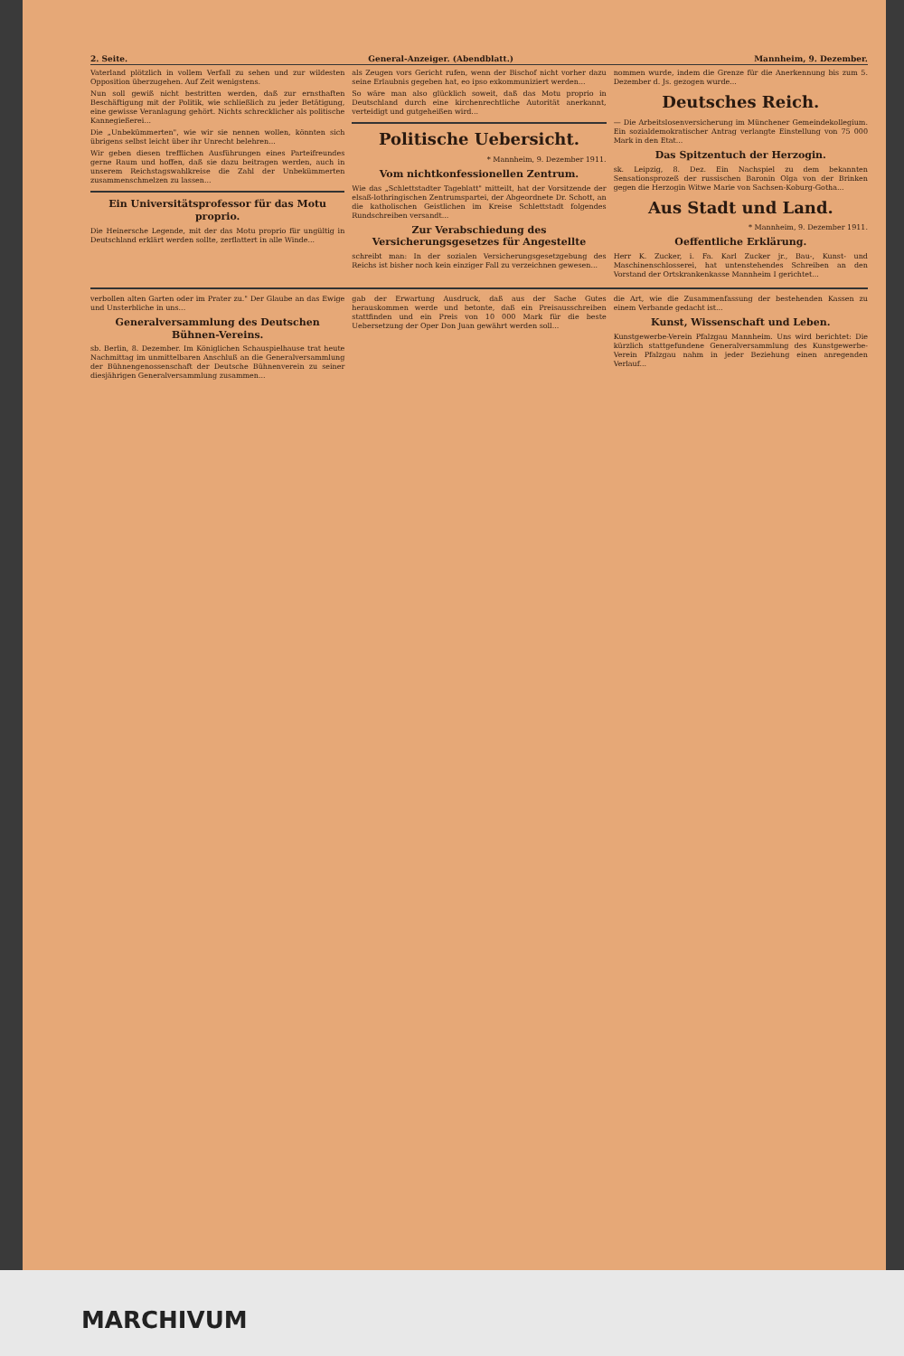2. Seite. General-Anzeiger. (Abendblatt.) Mannheim, 9. Dezember.
Vaterland plötzlich in vollem Verfall zu sehen und zur wildesten Opposition überzugehen. Auf Zeit wenigstens.
Nun soll gewiß nicht bestritten werden, daß zur ernsthaften Beschäftigung mit der Politik, wie schließlich zu jeder Betätigung, eine gewisse Veranlagung gehört. Nichts schrecklicher als politische Kannegießerei...
Die „Unbekümmerten", wie wir sie nennen wollen, könnten sich übrigens selbst leicht über ihr Unrecht belehren...
Wir geben diesen trefflichen Ausführungen eines Parteifreundes gerne Raum und hoffen, daß sie dazu beitragen werden, auch in unserem Reichstagswahlkreise die Zahl der Unbekümmerten zusammenschmelzen zu lassen...
Ein Universitätsprofessor für das Motu proprio.
Die Heinersche Legende, mit der das Motu proprio für ungültig in Deutschland erklärt werden sollte, zerflattert in alle Winde...
als Zeugen vors Gericht rufen, wenn der Bischof nicht vorher dazu seine Erlaubnis gegeben hat, eo ipso exkommuniziert werden...
So wäre man also glücklich soweit, daß das Motu proprio in Deutschland durch eine kirchenrechtliche Autorität anerkannt, verteidigt und gutgeheißen wird...
Politische Uebersicht.
* Mannheim, 9. Dezember 1911.
Vom nichtkonfessionellen Zentrum.
Wie das „Schlettstadter Tageblatt" mitteilt, hat der Vorsitzende der elsaß-lothringischen Zentrumspartei, der Abgeordnete Dr. Schott, an die katholischen Geistlichen im Kreise Schlettstadt folgendes Rundschreiben versandt...
Zur Verabschiedung des Versicherungsgesetzes für Angestellte
schreibt man: In der sozialen Versicherungsgesetzgebung des Reichs ist bisher noch kein einziger Fall zu verzeichnen gewesen...
nommen wurde, indem die Grenze für die Anerkennung bis zum 5. Dezember d. Js. gezogen wurde...
Deutsches Reich.
— Die Arbeitslosenversicherung im Münchener Gemeindekollegium. Ein sozialdemokratischer Antrag verlangte Einstellung von 75 000 Mark in den Etat...
Das Spitzentuch der Herzogin.
sk. Leipzig, 8. Dez. Ein Nachspiel zu dem bekannten Sensationsprozeß der russischen Baronin Olga von der Brinken gegen die Herzogin Witwe Marie von Sachsen-Koburg-Gotha...
Aus Stadt und Land.
* Mannheim, 9. Dezember 1911.
Oeffentliche Erklärung.
Herr K. Zucker, i. Fa. Karl Zucker jr., Bau-, Kunst- und Maschinenschlosserei, hat untenstehendes Schreiben an den Vorstand der Ortskrankenkasse Mannheim I gerichtet...
verbollen alten Garten oder im Prater zu." Der Glaube an das Ewige und Unsterbliche in uns...
Generalversammlung des Deutschen Bühnen-Vereins.
sb. Berlin, 8. Dezember. Im Königlichen Schauspielhause trat heute Nachmittag im unmittelbaren Anschluß an die Generalversammlung der Bühnengenossenschaft der Deutsche Bühnenverein zu seiner diesjährigen Generalversammlung zusammen...
gab der Erwartung Ausdruck, daß aus der Sache Gutes herauskommen werde und betonte, daß ein Preisausschreiben stattfinden und ein Preis von 10 000 Mark für die beste Uebersetzung der Oper Don Juan gewährt werden soll...
die Art, wie die Zusammenfassung der bestehenden Kassen zu einem Verbande gedacht ist...
Kunst, Wissenschaft und Leben.
Kunstgewerbe-Verein Pfalzgau Mannheim. Uns wird berichtet: Die kürzlich stattgefundene Generalversammlung des Kunstgewerbe-Verein Pfalzgau nahm in jeder Beziehung einen anregenden Verlauf...
MARCHIVUM